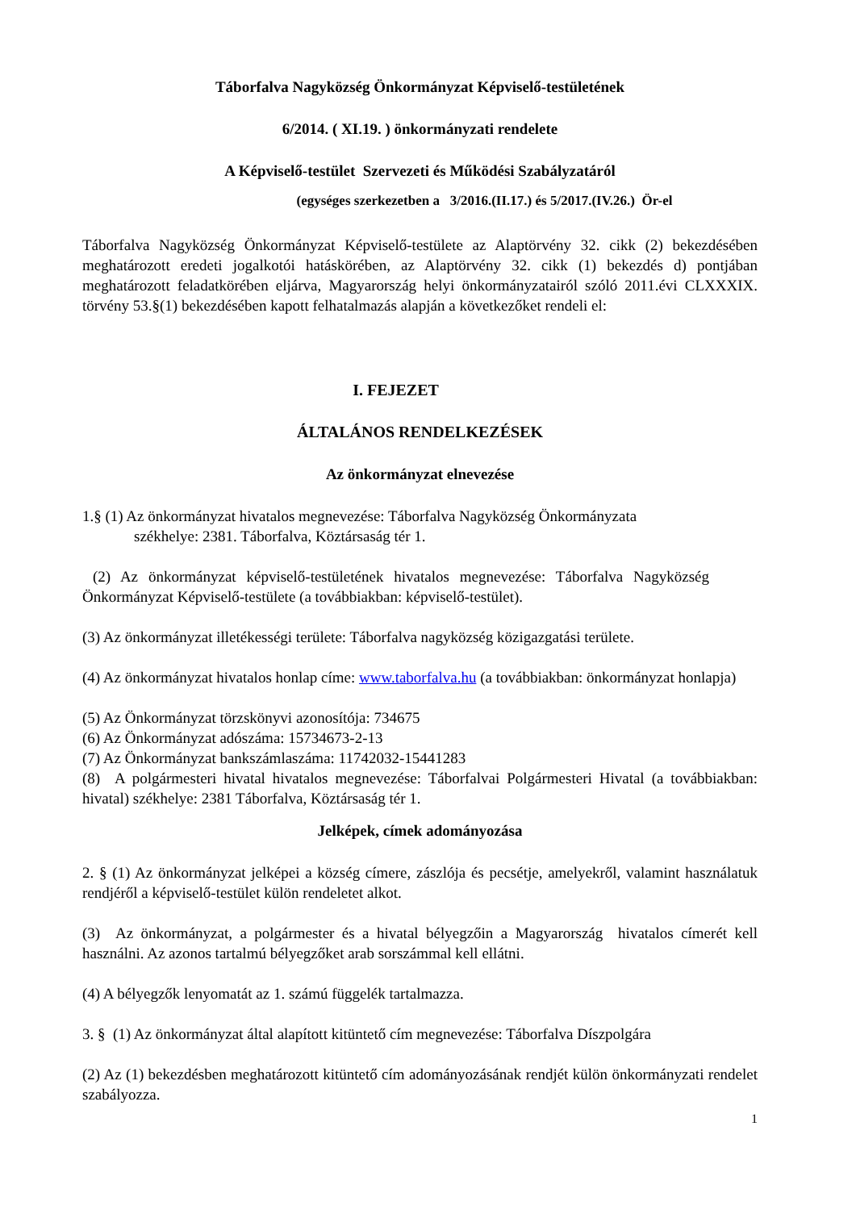Táborfalva Nagyközség Önkormányzat Képviselő-testületének
6/2014. ( XI.19. ) önkormányzati rendelete
A Képviselő-testület Szervezeti és Működési Szabályzatáról
(egységes szerkezetben a 3/2016.(II.17.) és 5/2017.(IV.26.) Ör-el
Táborfalva Nagyközség Önkormányzat Képviselő-testülete az Alaptörvény 32. cikk (2) bekezdésében meghatározott eredeti jogalkotói hatáskörében, az Alaptörvény 32. cikk (1) bekezdés d) pontjában meghatározott feladatkörében eljárva, Magyarország helyi önkormányzatairól szóló 2011.évi CLXXXIX. törvény 53.§(1) bekezdésében kapott felhatalmazás alapján a következőket rendeli el:
I. FEJEZET
ÁLTALÁNOS RENDELKEZÉSEK
Az önkormányzat elnevezése
1.§ (1) Az önkormányzat hivatalos megnevezése: Táborfalva Nagyközség Önkormányzata
székhelye: 2381. Táborfalva, Köztársaság tér 1.
(2) Az önkormányzat képviselő-testületének hivatalos megnevezése: Táborfalva Nagyközség Önkormányzat Képviselő-testülete (a továbbiakban: képviselő-testület).
(3) Az önkormányzat illetékességi területe: Táborfalva nagyközség közigazgatási területe.
(4) Az önkormányzat hivatalos honlap címe: www.taborfalva.hu (a továbbiakban: önkormányzat honlapja)
(5) Az Önkormányzat törzskönyvi azonosítója: 734675
(6) Az Önkormányzat adószáma: 15734673-2-13
(7) Az Önkormányzat bankszámlaszáma: 11742032-15441283
(8) A polgármesteri hivatal hivatalos megnevezése: Táborfalvai Polgármesteri Hivatal (a továbbiakban: hivatal) székhelye: 2381 Táborfalva, Köztársaság tér 1.
Jelképek, címek adományozása
2. § (1) Az önkormányzat jelképei a község címere, zászlója és pecsétje, amelyekről, valamint használatuk rendjéről a képviselő-testület külön rendeletet alkot.
(3) Az önkormányzat, a polgármester és a hivatal bélyegzőin a Magyarország hivatalos címerét kell használni. Az azonos tartalmú bélyegzőket arab sorszámmal kell ellátni.
(4) A bélyegzők lenyomatát az 1. számú függelék tartalmazza.
3. § (1) Az önkormányzat által alapított kitüntető cím megnevezése: Táborfalva Díszpolgára
(2) Az (1) bekezdésben meghatározott kitüntető cím adományozásának rendjét külön önkormányzati rendelet szabályozza.
1